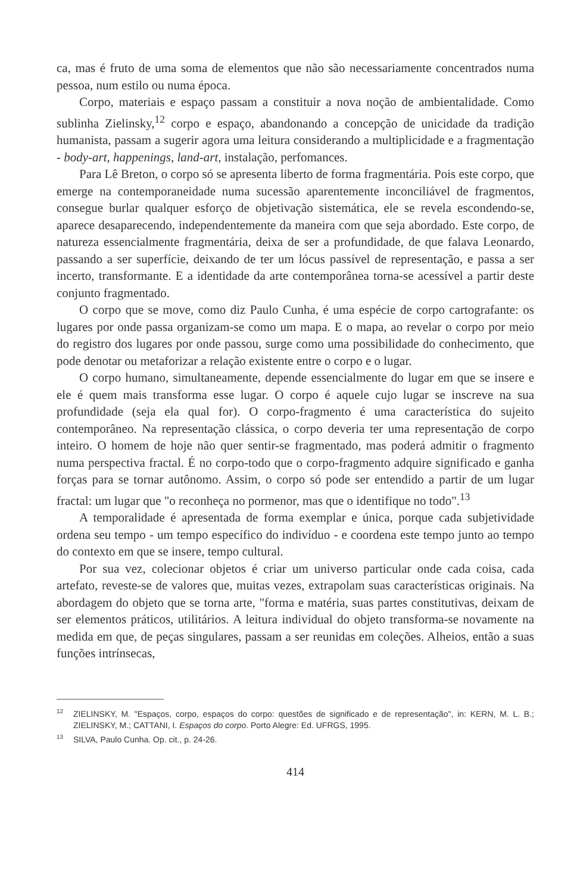ca, mas é fruto de uma soma de elementos que não são necessariamente concentrados numa pessoa, num estilo ou numa época.
Corpo, materiais e espaço passam a constituir a nova noção de ambientalidade. Como sublinha Zielinsky,<sup>12</sup> corpo e espaço, abandonando a concepção de unicidade da tradição humanista, passam a sugerir agora uma leitura considerando a multiplicidade e a fragmentação - body-art, happenings, land-art, instalação, perfomances.
Para Lê Breton, o corpo só se apresenta liberto de forma fragmentária. Pois este corpo, que emerge na contemporaneidade numa sucessão aparentemente inconciliável de fragmentos, consegue burlar qualquer esforço de objetivação sistemática, ele se revela escondendo-se, aparece desaparecendo, independentemente da maneira com que seja abordado. Este corpo, de natureza essencialmente fragmentária, deixa de ser a profundidade, de que falava Leonardo, passando a ser superfície, deixando de ter um lócus passível de representação, e passa a ser incerto, transformante. E a identidade da arte contemporânea torna-se acessível a partir deste conjunto fragmentado.
O corpo que se move, como diz Paulo Cunha, é uma espécie de corpo cartografante: os lugares por onde passa organizam-se como um mapa. E o mapa, ao revelar o corpo por meio do registro dos lugares por onde passou, surge como uma possibilidade do conhecimento, que pode denotar ou metaforizar a relação existente entre o corpo e o lugar.
O corpo humano, simultaneamente, depende essencialmente do lugar em que se insere e ele é quem mais transforma esse lugar. O corpo é aquele cujo lugar se inscreve na sua profundidade (seja ela qual for). O corpo-fragmento é uma característica do sujeito contemporâneo. Na representação clássica, o corpo deveria ter uma representação de corpo inteiro. O homem de hoje não quer sentir-se fragmentado, mas poderá admitir o fragmento numa perspectiva fractal. É no corpo-todo que o corpo-fragmento adquire significado e ganha forças para se tornar autônomo. Assim, o corpo só pode ser entendido a partir de um lugar fractal: um lugar que "o reconheça no pormenor, mas que o identifique no todo".<sup>13</sup>
A temporalidade é apresentada de forma exemplar e única, porque cada subjetividade ordena seu tempo - um tempo específico do indivíduo - e coordena este tempo junto ao tempo do contexto em que se insere, tempo cultural.
Por sua vez, colecionar objetos é criar um universo particular onde cada coisa, cada artefato, reveste-se de valores que, muitas vezes, extrapolam suas características originais. Na abordagem do objeto que se torna arte, "forma e matéria, suas partes constitutivas, deixam de ser elementos práticos, utilitários. A leitura individual do objeto transforma-se novamente na medida em que, de peças singulares, passam a ser reunidas em coleções. Alheios, então a suas funções intrínsecas,
<sup>12</sup> ZIELINSKY, M. "Espaços, corpo, espaços do corpo: questões de significado e de representação", in: KERN, M. L. B.; ZIELINSKY, M.; CATTANI, I. Espaços do corpo. Porto Alegre: Ed. UFRGS, 1995.
<sup>13</sup> SILVA, Paulo Cunha. Op. cit., p. 24-26.
414